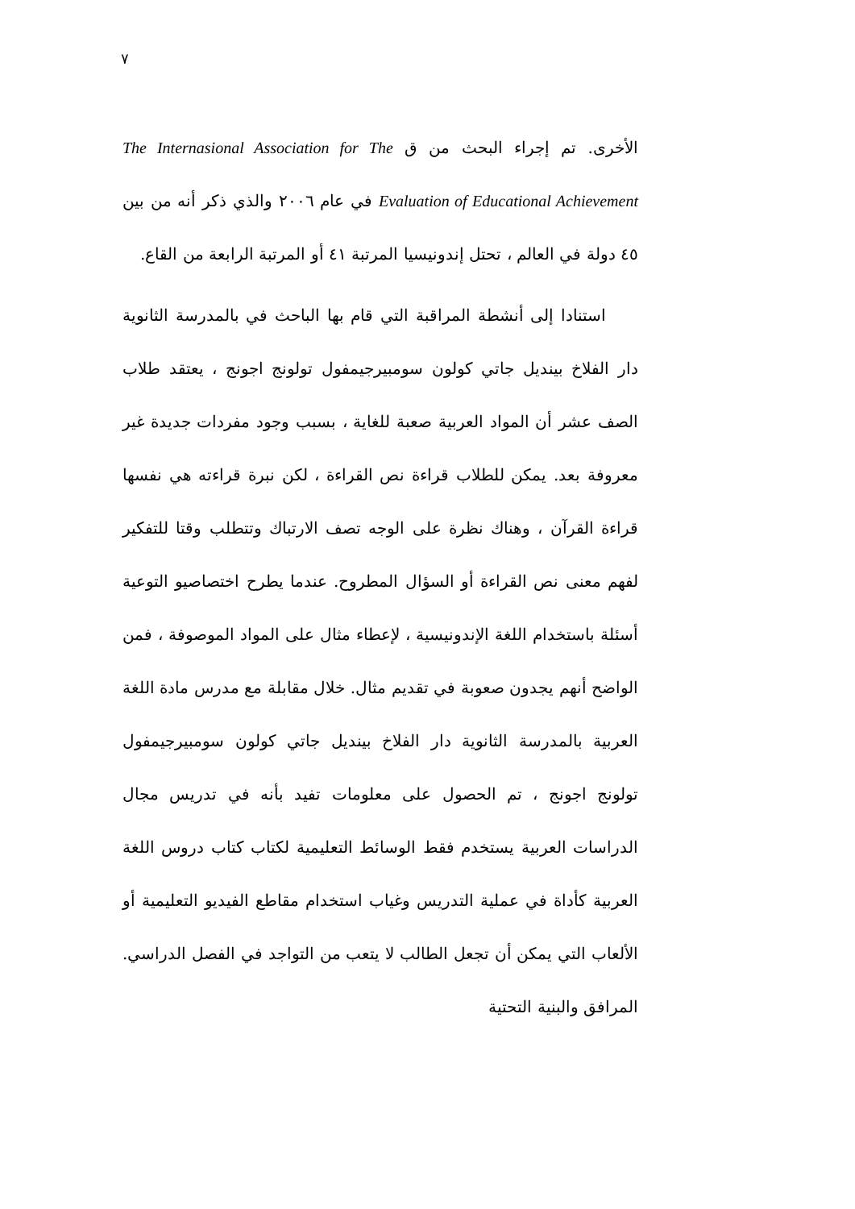٧
الأخرى. تم إجراء البحث من ق The Internasional Association for The Evaluation of Educational Achievement في عام ٢٠٠٦ والذي ذكر أنه من بين ٤٥ دولة في العالم ، تحتل إندونيسيا المرتبة ٤١ أو المرتبة الرابعة من القاع.
استنادا إلى أنشطة المراقبة التي قام بها الباحث في بالمدرسة الثانوية دار الفلاخ بينديل جاتي كولون سومبيرجيمفول تولونج اجونج ، يعتقد طلاب الصف عشر أن المواد العربية صعبة للغاية ، بسبب وجود مفردات جديدة غير معروفة بعد. يمكن للطلاب قراءة نص القراءة ، لكن نبرة قراءته هي نفسها قراءة القرآن ، وهناك نظرة على الوجه تصف الارتباك وتتطلب وقتا للتفكير لفهم معنى نص القراءة أو السؤال المطروح. عندما يطرح اختصاصيو التوعية أسئلة باستخدام اللغة الإندونيسية ، لإعطاء مثال على المواد الموصوفة ، فمن الواضح أنهم يجدون صعوبة في تقديم مثال. خلال مقابلة مع مدرس مادة اللغة العربية بالمدرسة الثانوية دار الفلاخ بينديل جاتي كولون سومبيرجيمفول تولونج اجونج ، تم الحصول على معلومات تفيد بأنه في تدريس مجال الدراسات العربية يستخدم فقط الوسائط التعليمية لكتاب كتاب دروس اللغة العربية كأداة في عملية التدريس وغياب استخدام مقاطع الفيديو التعليمية أو الألعاب التي يمكن أن تجعل الطالب لا يتعب من التواجد في الفصل الدراسي. المرافق والبنية التحتية